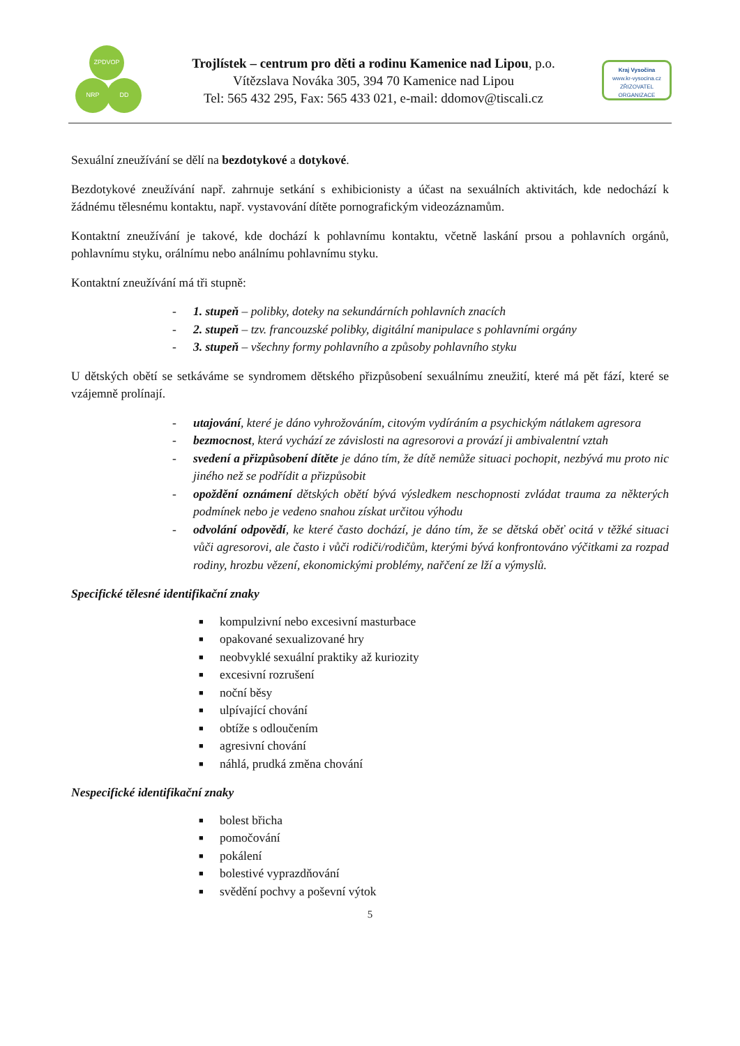ZPDVOP
NRP DD
Trojlístek – centrum pro děti a rodinu Kamenice nad Lipou, p.o.
Vítězslava Nováka 305, 394 70 Kamenice nad Lipou
Tel: 565 432 295, Fax: 565 433 021, e-mail: ddomov@tiscali.cz
Kraj Vysočina
www.kr-vysocina.cz
ZŘIZOVATEL ORGANIZACE
Sexuální zneužívání se dělí na bezdotykové a dotykové.
Bezdotykové zneužívání např. zahrnuje setkání s exhibicionisty a účast na sexuálních aktivitách, kde nedochází k žádnému tělesnému kontaktu, např. vystavování dítěte pornografickým videozáznamům.
Kontaktní zneužívání je takové, kde dochází k pohlavnímu kontaktu, včetně laskání prsou a pohlavních orgánů, pohlavnímu styku, orálnímu nebo análnímu pohlavnímu styku.
Kontaktní zneužívání má tři stupně:
- 1. stupeň – polibky, doteky na sekundárních pohlavních znacích
- 2. stupeň – tzv. francouzské polibky, digitální manipulace s pohlavními orgány
- 3. stupeň – všechny formy pohlavního a způsoby pohlavního styku
U dětských obětí se setkáváme se syndromem dětského přizpůsobení sexuálnímu zneužití, které má pět fází, které se vzájemně prolínají.
- utajování, které je dáno vyhrožováním, citovým vydíráním a psychickým nátlakem agresora
- bezmocnost, která vychází ze závislosti na agresorovi a provází ji ambivalentní vztah
- svedení a přizpůsobení dítěte je dáno tím, že dítě nemůže situaci pochopit, nezbývá mu proto nic jiného než se podřídit a přizpůsobit
- opoždění oznámení dětských obětí bývá výsledkem neschopnosti zvládat trauma za některých podmínek nebo je vedeno snahou získat určitou výhodu
- odvolání odpovědí, ke které často dochází, je dáno tím, že se dětská oběť ocitá v těžké situaci vůči agresorovi, ale často i vůči rodiči/rodičům, kterými bývá konfrontováno výčitkami za rozpad rodiny, hrozbu vězení, ekonomickými problémy, nařčení ze lží a výmyslů.
Specifické tělesné identifikační znaky
■ kompulzivní nebo excesivní masturbace
■ opakované sexualizované hry
■ neobvyklé sexuální praktiky až kuriozity
■ excesivní rozrušení
■ noční běsy
■ ulpívající chování
■ obtíže s odloučením
■ agresivní chování
■ náhlá, prudká změna chování
Nespecifické identifikační znaky
■ bolest břicha
■ pomočování
■ pokálení
■ bolestivé vyprazdňování
■ svědění pochvy a poševní výtok
5